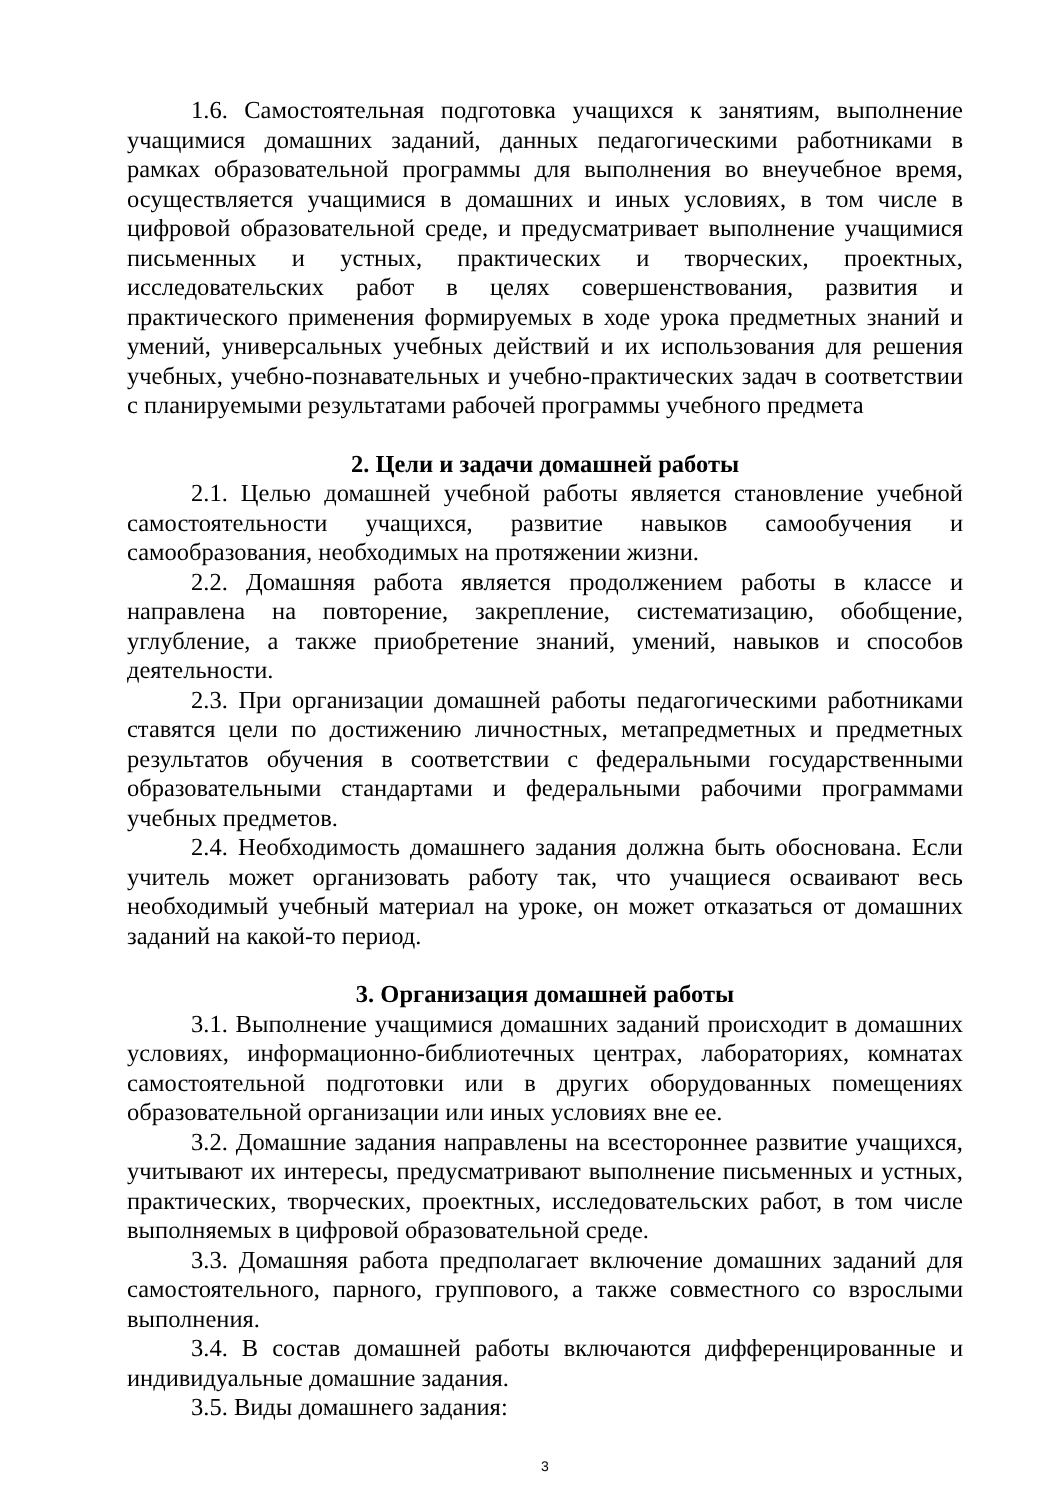1.6. Самостоятельная подготовка учащихся к занятиям, выполнение учащимися домашних заданий, данных педагогическими работниками в рамках образовательной программы для выполнения во внеучебное время, осуществляется учащимися в домашних и иных условиях, в том числе в цифровой образовательной среде, и предусматривает выполнение учащимися письменных и устных, практических и творческих, проектных, исследовательских работ в целях совершенствования, развития и практического применения формируемых в ходе урока предметных знаний и умений, универсальных учебных действий и их использования для решения учебных, учебно-познавательных и учебно-практических задач в соответствии с планируемыми результатами рабочей программы учебного предмета
2. Цели и задачи домашней работы
2.1. Целью домашней учебной работы является становление учебной самостоятельности учащихся, развитие навыков самообучения и самообразования, необходимых на протяжении жизни.
2.2. Домашняя работа является продолжением работы в классе и направлена на повторение, закрепление, систематизацию, обобщение, углубление, а также приобретение знаний, умений, навыков и способов деятельности.
2.3. При организации домашней работы педагогическими работниками ставятся цели по достижению личностных, метапредметных и предметных результатов обучения в соответствии с федеральными государственными образовательными стандартами и федеральными рабочими программами учебных предметов.
2.4. Необходимость домашнего задания должна быть обоснована. Если учитель может организовать работу так, что учащиеся осваивают весь необходимый учебный материал на уроке, он может отказаться от домашних заданий на какой-то период.
3. Организация домашней работы
3.1. Выполнение учащимися домашних заданий происходит в домашних условиях, информационно-библиотечных центрах, лабораториях, комнатах самостоятельной подготовки или в других оборудованных помещениях образовательной организации или иных условиях вне ее.
3.2. Домашние задания направлены на всестороннее развитие учащихся, учитывают их интересы, предусматривают выполнение письменных и устных, практических, творческих, проектных, исследовательских работ, в том числе выполняемых в цифровой образовательной среде.
3.3. Домашняя работа предполагает включение домашних заданий для самостоятельного, парного, группового, а также совместного со взрослыми выполнения.
3.4. В состав домашней работы включаются дифференцированные и индивидуальные домашние задания.
3.5. Виды домашнего задания:
3